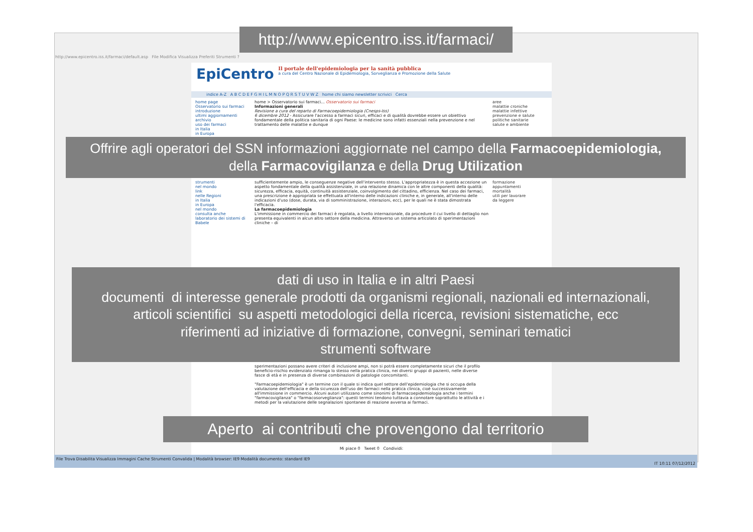http://www.epicentro.iss.it/farmaci/
http://www.epicentro.iss.it/farmaci/default.asp File Modifica Visualizza Preferiti Strumenti ?
EpiCentro
Il portale dell'epidemiologia per la sanità pubblica
a cura del Centro Nazionale di Epidemiologia, Sorveglianza e Promozione della Salute
indice A-Z A B C D E F G H I L M N O P Q R S T U V W Z home chi siamo newsletter scrivici Cerca
home page
Osservatorio sui farmaci
introduzione
ultimi aggiornamenti
archivio
uso dei farmaci
in Italia
in Europa
home > Osservatorio sui farmaci... Osservatorio sui farmaci
Informazioni generali
Revisione a cura del reparto di Farmacoepidemiologia (Cnesps-Iss)
6 dicembre 2012 - Assicurare l'accesso a farmaci sicuri, efficaci e di qualità dovrebbe essere un obiettivo fondamentale della politica sanitaria di ogni Paese: le medicine sono infatti essenziali nella prevenzione e nel trattamento delle malattie e dunque
aree
malattie croniche
malattie infettive
prevenzione e salute
politiche sanitarie
salute e ambiente
Offrire agli operatori del SSN informazioni aggiornate nel campo della Farmacoepidemiologia,
della Farmacovigilanza e della Drug Utilization
strumenti
nel mondo
link
nelle Regioni
in Italia
in Europa
nel mondo
consulta anche
laboratorio dei sistemi di Babele
sufficientemente ampio, le conseguenze negative dell'intervento stesso. L'appropriatezza è in questa accezione un aspetto fondamentale della qualità assistenziale, in una relazione dinamica con le altre componenti della qualità: sicurezza, efficacia, equità, continuità assistenziale, coinvolgimento del cittadino, efficienza. Nel caso dei farmaci, una prescrizione è appropriata se effettuata all'interno delle indicazioni cliniche e, in generale, all'interno delle indicazioni d'uso (dose, durata, via di somministrazione, interazioni, ecc), per le quali ne è stata dimostrata l'efficacia.
La farmacoepidemiologia
L'immissione in commercio dei farmaci è regolata, a livello internazionale, da procedure il cui livello di dettaglio non presenta equivalenti in alcun altro settore della medicina. Attraverso un sistema articolato di sperimentazioni cliniche – di
formazione
appuntamenti
mortalità
utili per lavorare
da leggere
dati di uso in Italia e in altri Paesi
documenti di interesse generale prodotti da organismi regionali, nazionali ed internazionali,
articoli scientifici su aspetti metodologici della ricerca, revisioni sistematiche, ecc
riferimenti ad iniziative di formazione, convegni, seminari tematici
strumenti software
sperimentazioni possano avere criteri di inclusione ampi, non si potrà essere completamente sicuri che il profilo beneficio-rischio evidenziato rimanga lo stesso nella pratica clinica, nei diversi gruppi di pazienti, nelle diverse fasce di età e in presenza di diverse combinazioni di patologie concomitanti.
"Farmacoepidemiologia" è un termine con il quale si indica quel settore dell'epidemiologia che si occupa della valutazione dell'efficacia e della sicurezza dell'uso dei farmaci nella pratica clinica, cioè successivamente all'immissione in commercio. Alcuni autori utilizzano come sinonimi di farmacoepidemiologia anche i termini "farmacovigilanza" o "farmacosorveglianza": questi termini tendono tuttavia a connotare soprattutto le attività e i metodi per la valutazione delle segnalazioni spontanee di reazione avversa ai farmaci.
Aperto ai contributi che provengono dal territorio
Mi piace 0 Tweet 0 Condividi:
File Trova Disabilita Visualizza Immagini Cache Strumenti Convalida | Modalità browser: IE9 Modalità documento: standard IE9
IT 10:11 07/12/2012